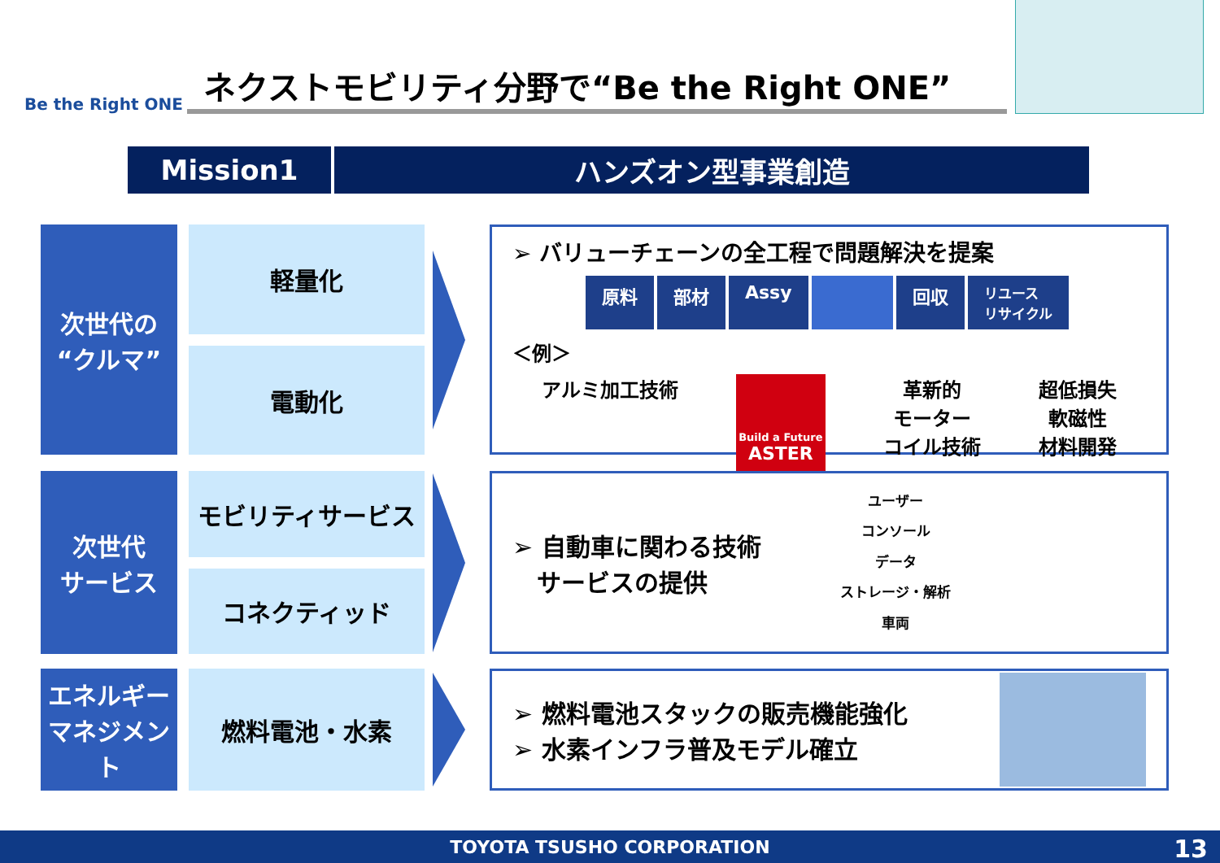Be the Right ONE
ネクストモビリティ分野で“Be the Right ONE”
Mission1 ハンズオン型事業創造
次世代の
“クルマ”
軽量化
電動化
➢ バリューチェーンの全工程で問題解決を提案
原料 部材 Assy 回収 リユース
リサイクル
＜例＞
アルミ加工技術
Build a Future
ASTER
革新的
モーター
コイル技術
超低損失
軟磁性
材料開発
次世代
サービス
モビリティサービス
コネクティッド
➢ 自動車に関わる技術
　サービスの提供
ユーザー
コンソール
データ
ストレージ・解析
車両
エネルギー
マネジメント
燃料電池・水素
➢ 燃料電池スタックの販売機能強化
➢ 水素インフラ普及モデル確立
TOYOTA TSUSHO CORPORATION 13